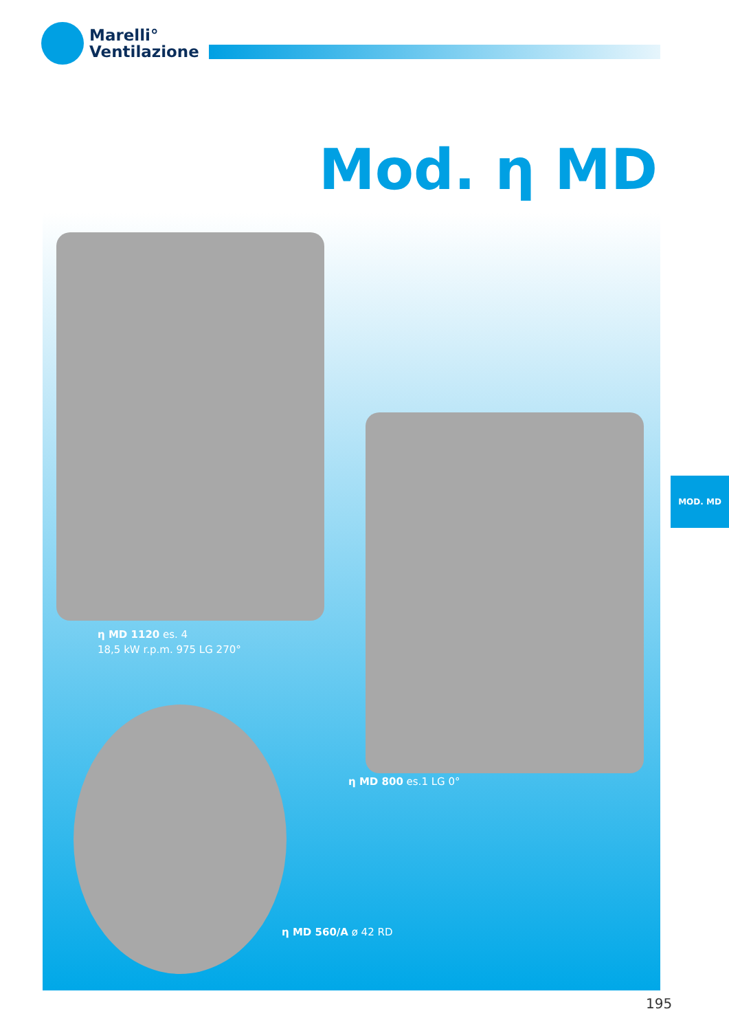Marelli°
Ventilazione
Mod. η MD
η MD 1120 es. 4
18,5 kW r.p.m. 975 LG 270°
η MD 800 es.1 LG 0°
η MD 560/A ø 42 RD
MOD. MD
195